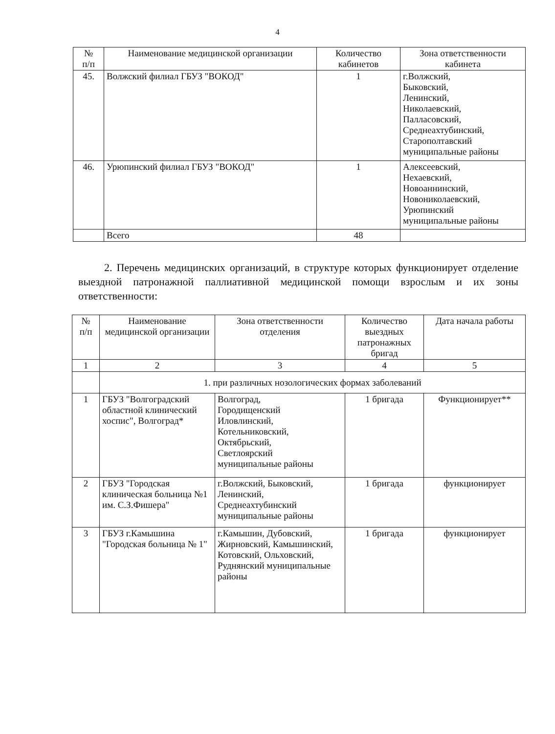4
| № п/п | Наименование медицинской организации | Количество кабинетов | Зона ответственности кабинета |
| --- | --- | --- | --- |
| 45. | Волжский филиал ГБУЗ "ВОКОД" | 1 | г.Волжский, Быковский, Ленинский, Николаевский, Палласовский, Среднеахтубинский, Старополтавский муниципальные районы |
| 46. | Урюпинский филиал ГБУЗ "ВОКОД" | 1 | Алексеевский, Нехаевский, Новоаннинский, Новониколаевский, Урюпинский муниципальные районы |
| | Всего | 48 | |
2. Перечень медицинских организаций, в структуре которых функционирует отделение выездной патронажной паллиативной медицинской помощи взрослым и их зоны ответственности:
| № п/п | Наименование медицинской организации | Зона ответственности отделения | Количество выездных патронажных бригад | Дата начала работы |
| --- | --- | --- | --- | --- |
| 1 | 2 | 3 | 4 | 5 |
| | 1. при различных нозологических формах заболеваний | | | |
| 1 | ГБУЗ "Волгоградский областной клинический хоспис", Волгоград* | Волгоград, Городищенский Иловлинский, Котельниковский, Октябрьский, Светлоярский муниципальные районы | 1 бригада | Функционирует** |
| 2 | ГБУЗ "Городская клиническая больница №1 им. С.З.Фишера" | г.Волжский, Быковский, Ленинский, Среднеахтубинский муниципальные районы | 1 бригада | функционирует |
| 3 | ГБУЗ г.Камышина "Городская больница № 1" | г.Камышин, Дубовский, Жирновский, Камышинский, Котовский, Ольховский, Руднянский муниципальные районы | 1 бригада | функционирует |